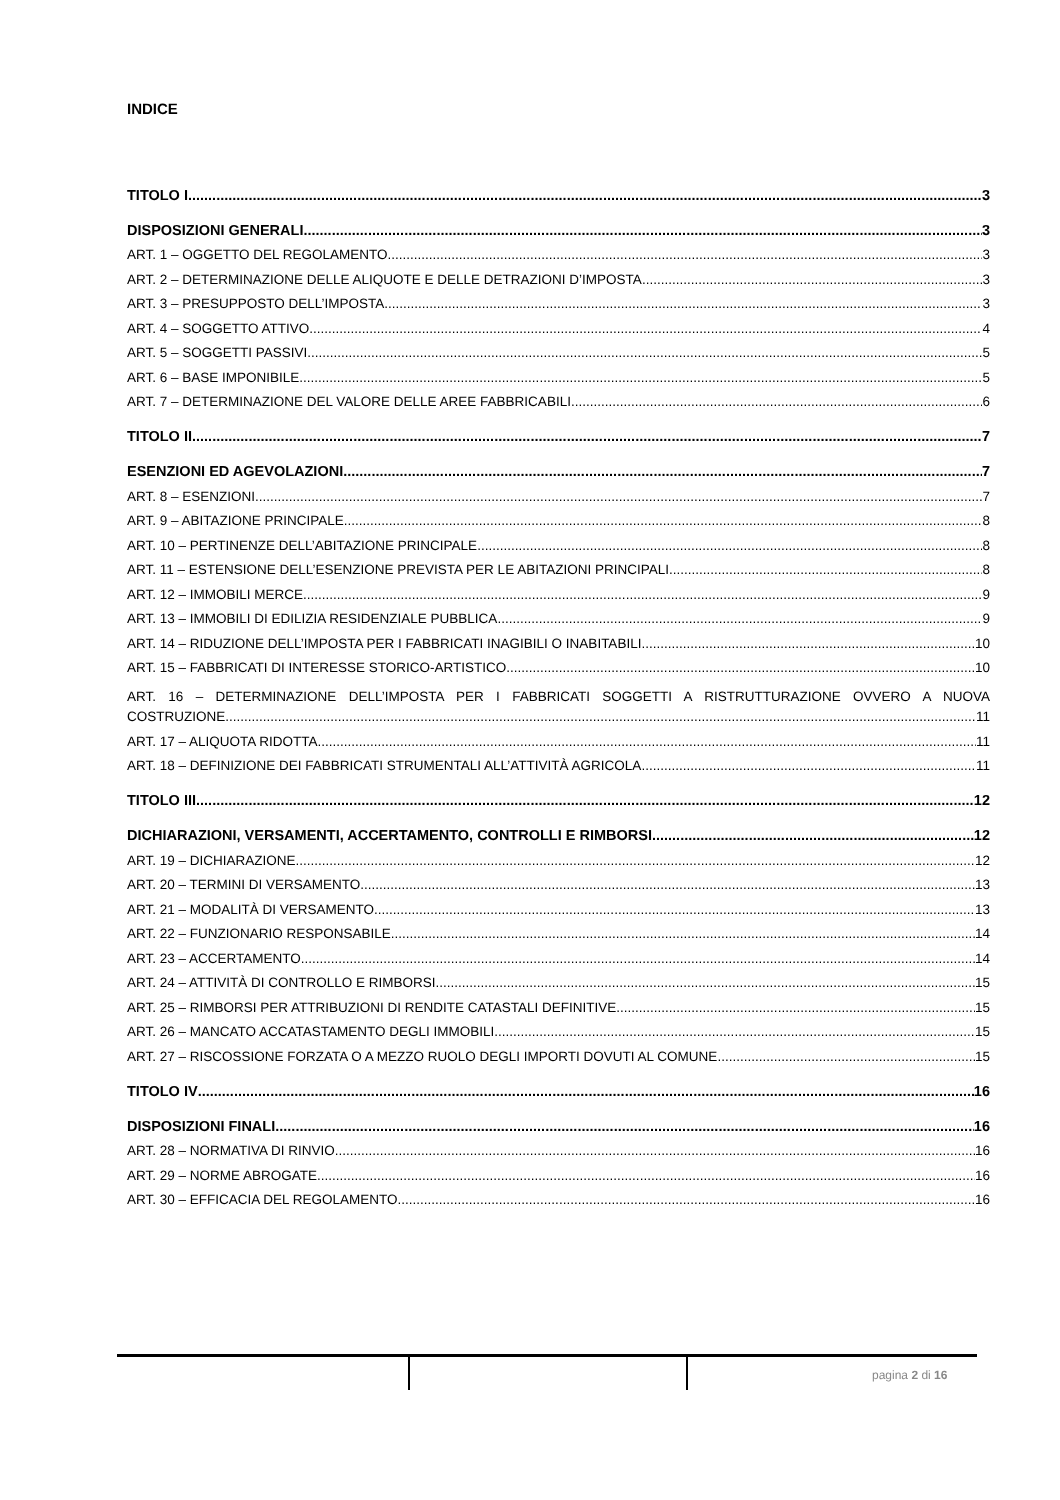INDICE
TITOLO I 3
DISPOSIZIONI GENERALI 3
ART. 1 – OGGETTO DEL REGOLAMENTO 3
ART. 2 – DETERMINAZIONE DELLE ALIQUOTE E DELLE DETRAZIONI D’IMPOSTA 3
ART. 3 – PRESUPPOSTO DELL’IMPOSTA 3
ART. 4 – SOGGETTO ATTIVO 4
ART. 5 – SOGGETTI PASSIVI 5
ART. 6 – BASE IMPONIBILE 5
ART. 7 – DETERMINAZIONE DEL VALORE DELLE AREE FABBRICABILI 6
TITOLO II 7
ESENZIONI ED AGEVOLAZIONI 7
ART. 8 – ESENZIONI 7
ART. 9 – ABITAZIONE PRINCIPALE 8
ART. 10 – PERTINENZE DELL’ABITAZIONE PRINCIPALE 8
ART. 11 – ESTENSIONE DELL’ESENZIONE PREVISTA PER LE ABITAZIONI PRINCIPALI 8
ART. 12 – IMMOBILI MERCE 9
ART. 13 – IMMOBILI DI EDILIZIA RESIDENZIALE PUBBLICA 9
ART. 14 – RIDUZIONE DELL’IMPOSTA PER I FABBRICATI INAGIBILI O INABITABILI 10
ART. 15 – FABBRICATI DI INTERESSE STORICO-ARTISTICO 10
ART. 16 – DETERMINAZIONE DELL’IMPOSTA PER I FABBRICATI SOGGETTI A RISTRUTTURAZIONE OVVERO A NUOVA
COSTRUZIONE 11
ART. 17 – ALIQUOTA RIDOTTA 11
ART. 18 – DEFINIZIONE DEI FABBRICATI STRUMENTALI ALL’ATTIVITÀ AGRICOLA 11
TITOLO III 12
DICHIARAZIONI, VERSAMENTI, ACCERTAMENTO, CONTROLLI E RIMBORSI 12
ART. 19 – DICHIARAZIONE 12
ART. 20 – TERMINI DI VERSAMENTO 13
ART. 21 – MODALITÀ DI VERSAMENTO 13
ART. 22 – FUNZIONARIO RESPONSABILE 14
ART. 23 – ACCERTAMENTO 14
ART. 24 – ATTIVITÀ DI CONTROLLO E RIMBORSI 15
ART. 25 – RIMBORSI PER ATTRIBUZIONI DI RENDITE CATASTALI DEFINITIVE 15
ART. 26 – MANCATO ACCATASTAMENTO DEGLI IMMOBILI 15
ART. 27 – RISCOSSIONE FORZATA O A MEZZO RUOLO DEGLI IMPORTI DOVUTI AL COMUNE 15
TITOLO IV 16
DISPOSIZIONI FINALI 16
ART. 28 – NORMATIVA DI RINVIO 16
ART. 29 – NORME ABROGATE 16
ART. 30 – EFFICACIA DEL REGOLAMENTO 16
pagina 2 di 16